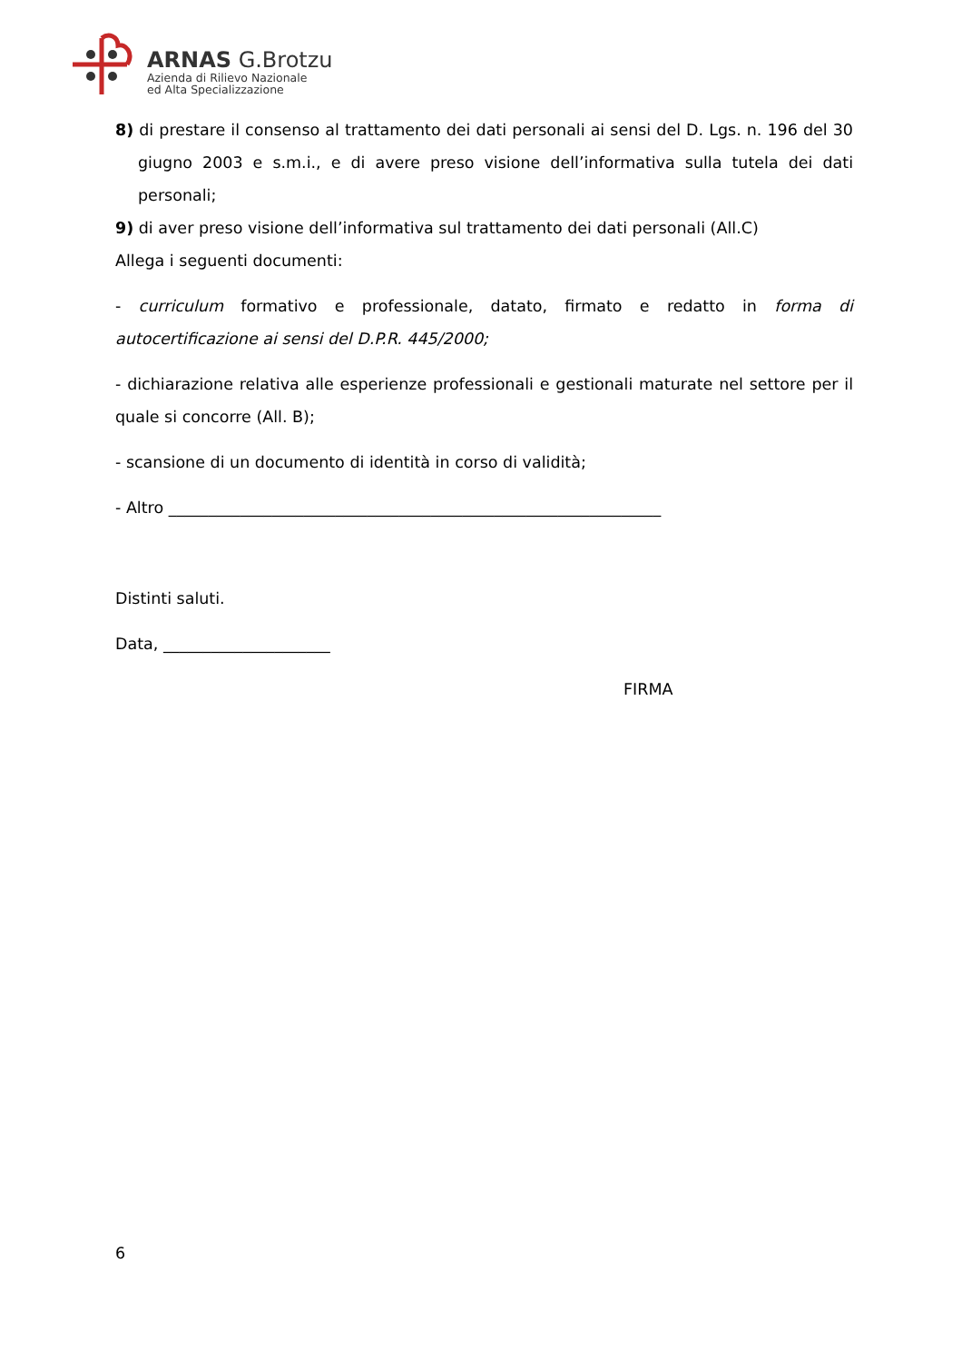ARNAS G.Brotzu
Azienda di Rilievo Nazionale
ed Alta Specializzazione
8) di prestare il consenso al trattamento dei dati personali ai sensi del D. Lgs. n. 196 del 30 giugno 2003 e s.m.i., e di avere preso visione dell’informativa sulla tutela dei dati personali;
9) di aver preso visione dell’informativa sul trattamento dei dati personali (All.C)
Allega i seguenti documenti:
- curriculum formativo e professionale, datato, firmato e redatto in forma di autocertificazione ai sensi del D.P.R. 445/2000;
- dichiarazione relativa alle esperienze professionali e gestionali maturate nel settore per il quale si concorre (All. B);
- scansione di un documento di identità in corso di validità;
- Altro ______________________________________________________________
Distinti saluti.
Data, _____________________
FIRMA
6